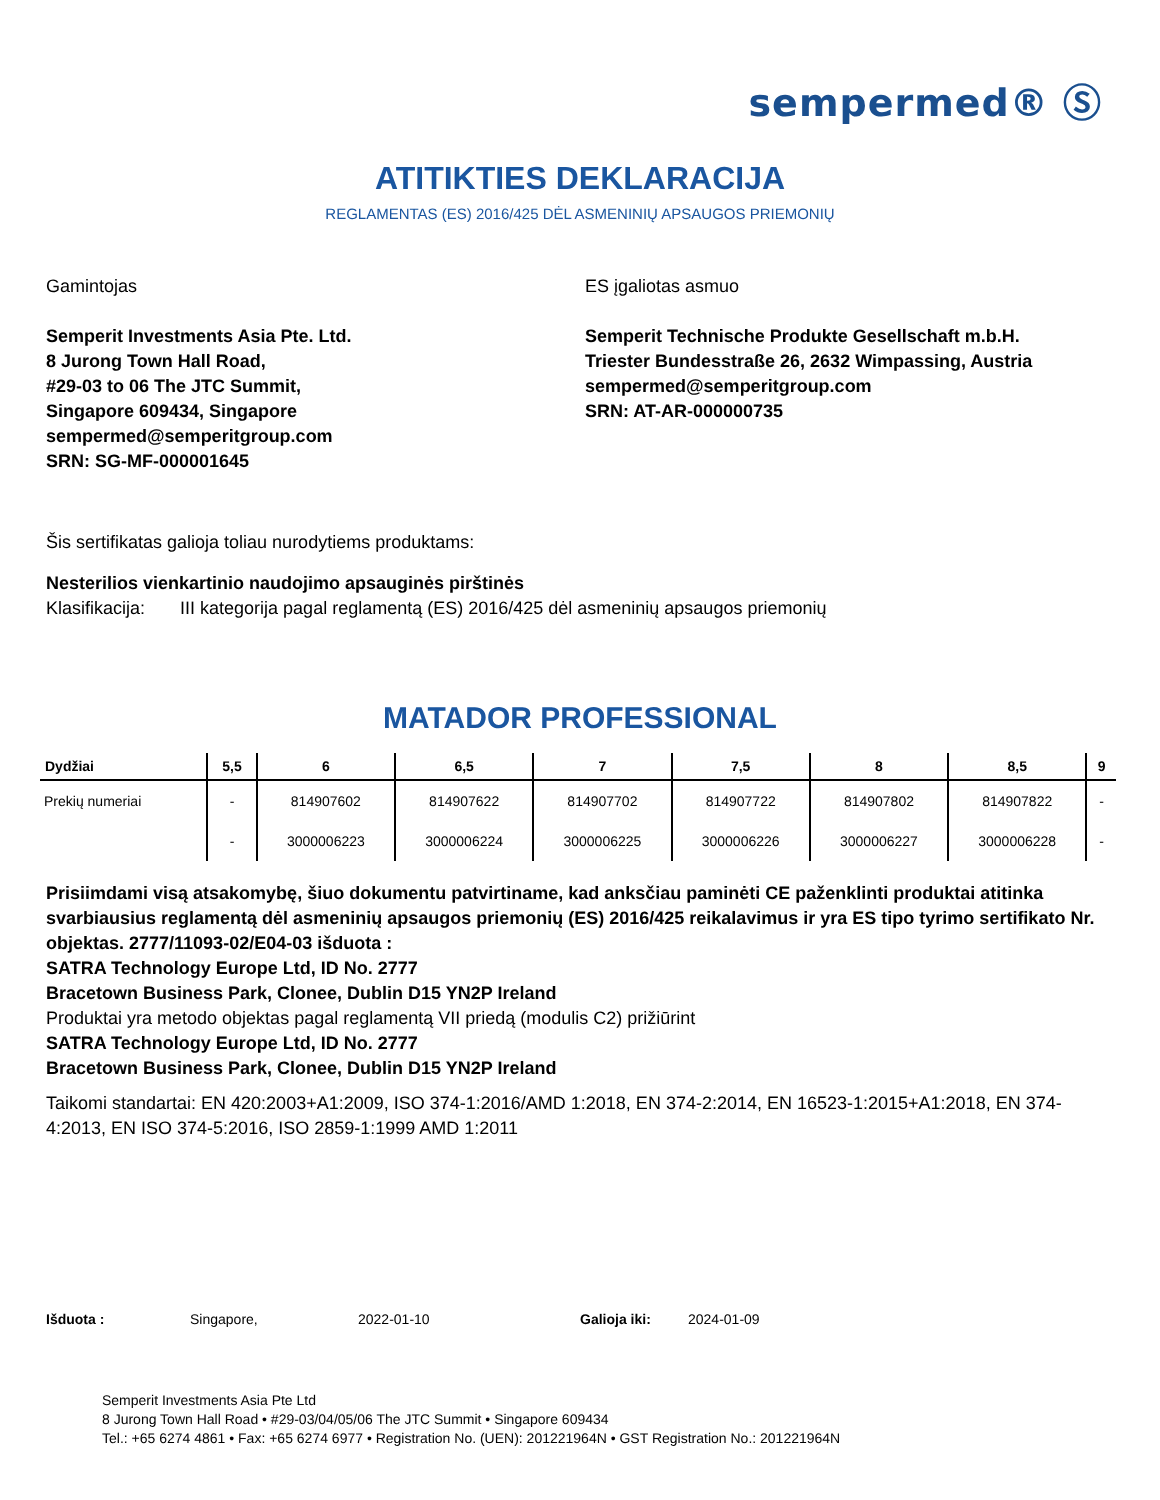sempermed® Ⓢ
ATITIKTIES DEKLARACIJA
REGLAMENTAS (ES) 2016/425 DĖL ASMENINIŲ APSAUGOS PRIEMONIŲ
Gamintojas
Semperit Investments Asia Pte. Ltd.
8 Jurong Town Hall Road,
#29-03 to 06 The JTC Summit,
Singapore 609434, Singapore
sempermed@semperitgroup.com
SRN: SG-MF-000001645
ES įgaliotas asmuo
Semperit Technische Produkte Gesellschaft m.b.H.
Triester Bundesstraße 26, 2632 Wimpassing, Austria
sempermed@semperitgroup.com
SRN: AT-AR-000000735
Šis sertifikatas galioja toliau nurodytiems produktams:
Nesterilios vienkartinio naudojimo apsauginės pirštinės
Klasifikacija: III kategorija pagal reglamentą (ES) 2016/425 dėl asmeninių apsaugos priemonių
MATADOR PROFESSIONAL
| Dydžiai | 5,5 | 6 | 6,5 | 7 | 7,5 | 8 | 8,5 | 9 |
| --- | --- | --- | --- | --- | --- | --- | --- | --- |
| Prekių numeriai | - | 814907602 | 814907622 | 814907702 | 814907722 | 814907802 | 814907822 | - |
| | - | 3000006223 | 3000006224 | 3000006225 | 3000006226 | 3000006227 | 3000006228 | - |
Prisiimdami visą atsakomybę, šiuo dokumentu patvirtiname, kad anksčiau paminėti CE paženklinti produktai atitinka svarbiausius reglamentą dėl asmeninių apsaugos priemonių (ES) 2016/425 reikalavimus ir yra ES tipo tyrimo sertifikato Nr. objektas. 2777/11093-02/E04-03 išduota :
SATRA Technology Europe Ltd, ID No. 2777
Bracetown Business Park, Clonee, Dublin D15 YN2P Ireland
Produktai yra metodo objektas pagal reglamentą VII priedą (modulis C2) prižiūrint
SATRA Technology Europe Ltd, ID No. 2777
Bracetown Business Park, Clonee, Dublin D15 YN2P Ireland
Taikomi standartai: EN 420:2003+A1:2009, ISO 374-1:2016/AMD 1:2018, EN 374-2:2014, EN 16523-1:2015+A1:2018, EN 374-4:2013, EN ISO 374-5:2016, ISO 2859-1:1999 AMD 1:2011
Išduota : Singapore, 2022-01-10 Galioja iki: 2024-01-09
Semperit Investments Asia Pte Ltd
8 Jurong Town Hall Road • #29-03/04/05/06 The JTC Summit • Singapore 609434
Tel.: +65 6274 4861 • Fax: +65 6274 6977 • Registration No. (UEN): 201221964N • GST Registration No.: 201221964N